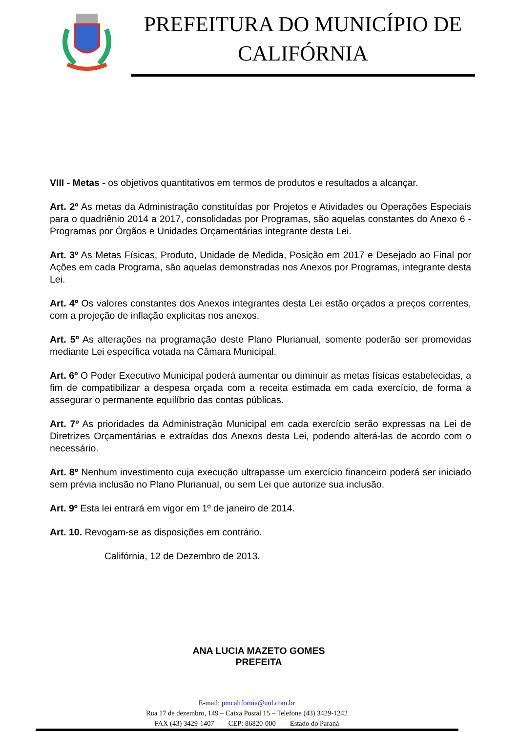PREFEITURA DO MUNICÍPIO DE CALIFÓRNIA
VIII - Metas - os objetivos quantitativos em termos de produtos e resultados a alcançar.
Art. 2º As metas da Administração constituídas por Projetos e Atividades ou Operações Especiais para o quadriênio 2014 a 2017, consolidadas por Programas, são aquelas constantes do Anexo 6 - Programas por Órgãos e Unidades Orçamentárias integrante desta Lei.
Art. 3º As Metas Físicas, Produto, Unidade de Medida, Posição em 2017 e Desejado ao Final por Ações em cada Programa, são aquelas demonstradas nos Anexos por Programas, integrante desta Lei.
Art. 4º Os valores constantes dos Anexos integrantes desta Lei estão orçados a preços correntes, com a projeção de inflação explicitas nos anexos.
Art. 5º As alterações na programação deste Plano Plurianual, somente poderão ser promovidas mediante Lei específica votada na Câmara Municipal.
Art. 6º O Poder Executivo Municipal poderá aumentar ou diminuir as metas físicas estabelecidas, a fim de compatibilizar a despesa orçada com a receita estimada em cada exercício, de forma a assegurar o permanente equilíbrio das contas públicas.
Art. 7º As prioridades da Administração Municipal em cada exercício serão expressas na Lei de Diretrizes Orçamentárias e extraídas dos Anexos desta Lei, podendo alterá-las de acordo com o necessário.
Art. 8º Nenhum investimento cuja execução ultrapasse um exercício financeiro poderá ser iniciado sem prévia inclusão no Plano Plurianual, ou sem Lei que autorize sua inclusão.
Art. 9º Esta lei entrará em vigor em 1º de janeiro de 2014.
Art. 10. Revogam-se as disposições em contrário.
Califórnia, 12 de Dezembro de 2013.
ANA LUCIA MAZETO GOMES
PREFEITA
E-mail: pmcalifornia@uol.com.br
Rua 17 de dezembro, 149 – Caixa Postal 15 – Telefone (43) 3429-1242
FAX (43) 3429-1407 – CEP: 86820-000 – Estado do Paraná